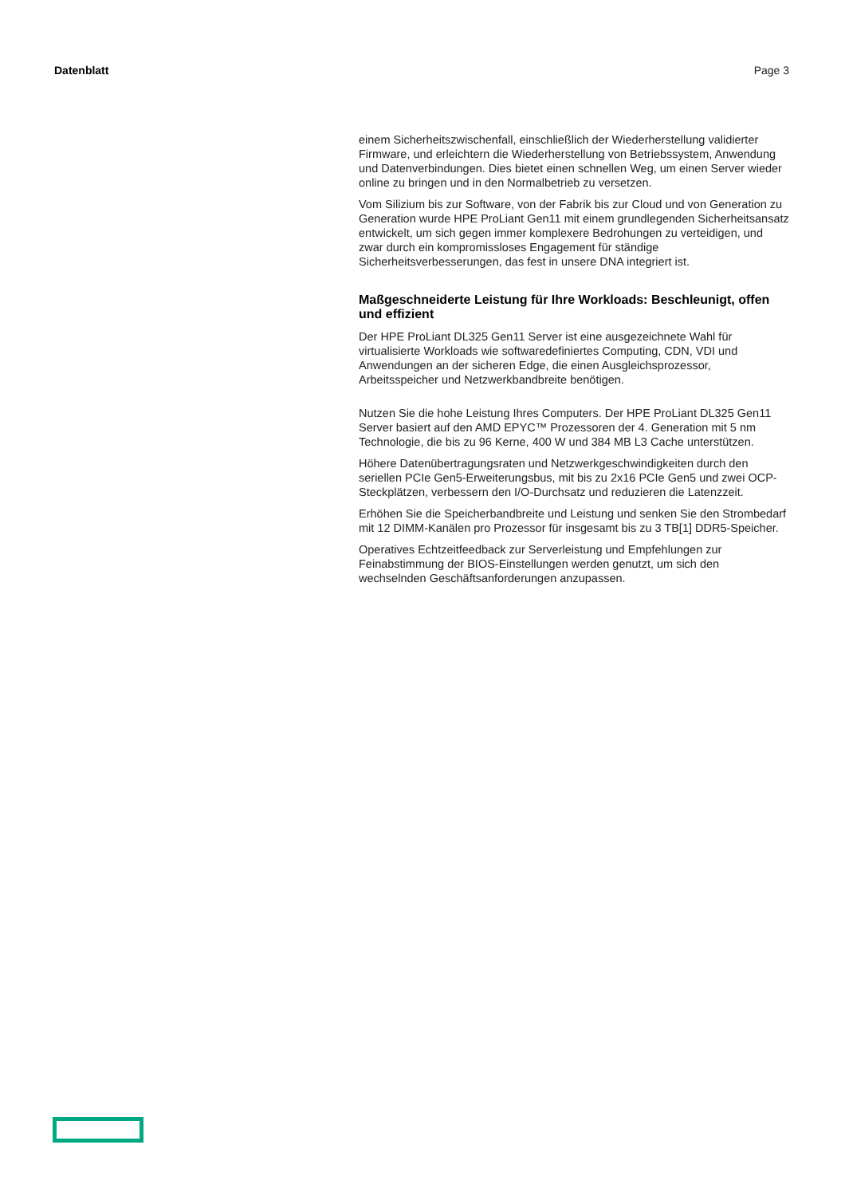Datenblatt Page 3
einem Sicherheitszwischenfall, einschließlich der Wiederherstellung validierter Firmware, und erleichtern die Wiederherstellung von Betriebssystem, Anwendung und Datenverbindungen. Dies bietet einen schnellen Weg, um einen Server wieder online zu bringen und in den Normalbetrieb zu versetzen.
Vom Silizium bis zur Software, von der Fabrik bis zur Cloud und von Generation zu Generation wurde HPE ProLiant Gen11 mit einem grundlegenden Sicherheitsansatz entwickelt, um sich gegen immer komplexere Bedrohungen zu verteidigen, und zwar durch ein kompromissloses Engagement für ständige Sicherheitsverbesserungen, das fest in unsere DNA integriert ist.
Maßgeschneiderte Leistung für Ihre Workloads: Beschleunigt, offen und effizient
Der HPE ProLiant DL325 Gen11 Server ist eine ausgezeichnete Wahl für virtualisierte Workloads wie softwaredefiniertes Computing, CDN, VDI und Anwendungen an der sicheren Edge, die einen Ausgleichsprozessor, Arbeitsspeicher und Netzwerkbandbreite benötigen.
Nutzen Sie die hohe Leistung Ihres Computers. Der HPE ProLiant DL325 Gen11 Server basiert auf den AMD EPYC™ Prozessoren der 4. Generation mit 5 nm Technologie, die bis zu 96 Kerne, 400 W und 384 MB L3 Cache unterstützen.
Höhere Datenübertragungsraten und Netzwerkgeschwindigkeiten durch den seriellen PCIe Gen5-Erweiterungsbus, mit bis zu 2x16 PCIe Gen5 und zwei OCP-Steckplätzen, verbessern den I/O-Durchsatz und reduzieren die Latenzzeit.
Erhöhen Sie die Speicherbandbreite und Leistung und senken Sie den Strombedarf mit 12 DIMM-Kanälen pro Prozessor für insgesamt bis zu 3 TB[1] DDR5-Speicher.
Operatives Echtzeitfeedback zur Serverleistung und Empfehlungen zur Feinabstimmung der BIOS-Einstellungen werden genutzt, um sich den wechselnden Geschäftsanforderungen anzupassen.